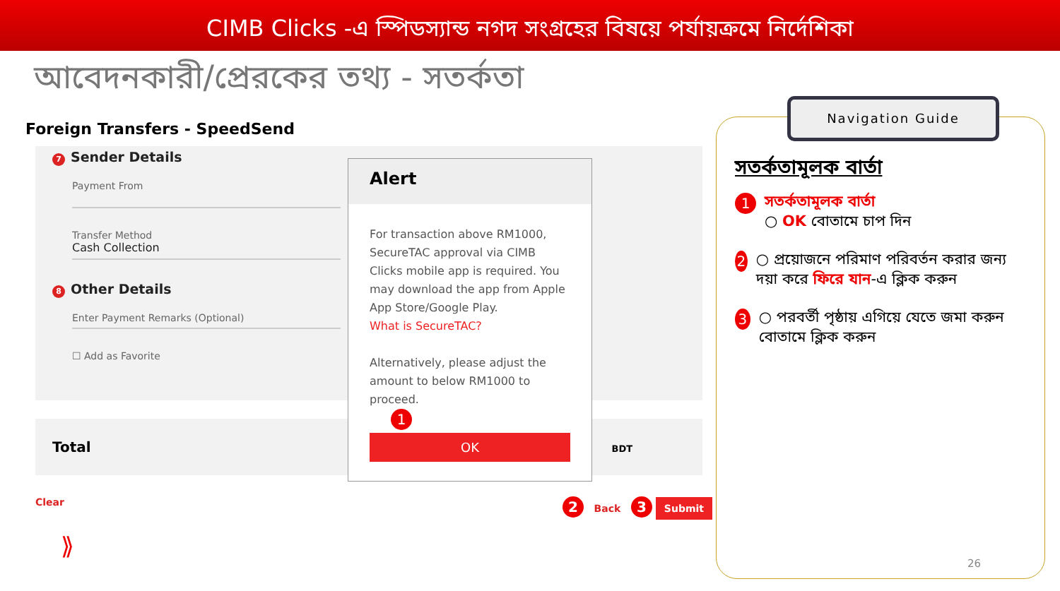CIMB Clicks -এ স্পিডস্যান্ড নগদ সংগ্রহের বিষয়ে পর্যায়ক্রমে নির্দেশিকা
আবেদনকারী/প্রেরকের তথ্য - সতর্কতা
Foreign Transfers - SpeedSend
7 Sender Details
Payment From
Transfer Method
Cash Collection
8 Other Details
Enter Payment Remarks (Optional)
☐ Add as Favorite
Total BDT
Clear 2 Back 3 Submit
⟫
Alert
For transaction above RM1000, SecureTAC approval via CIMB Clicks mobile app is required. You may download the app from Apple App Store/Google Play.
What is SecureTAC?
Alternatively, please adjust the amount to below RM1000 to proceed.
1
OK
Navigation Guide
সতর্কতামূলক বার্তা
1
সতর্কতামূলক বার্তা
○ OK বোতামে চাপ দিন
2
○ প্রয়োজনে পরিমাণ পরিবর্তন করার জন্য দয়া করে ফিরে যান-এ ক্লিক করুন
3
○ পরবর্তী পৃষ্ঠায় এগিয়ে যেতে জমা করুন বোতামে ক্লিক করুন
26